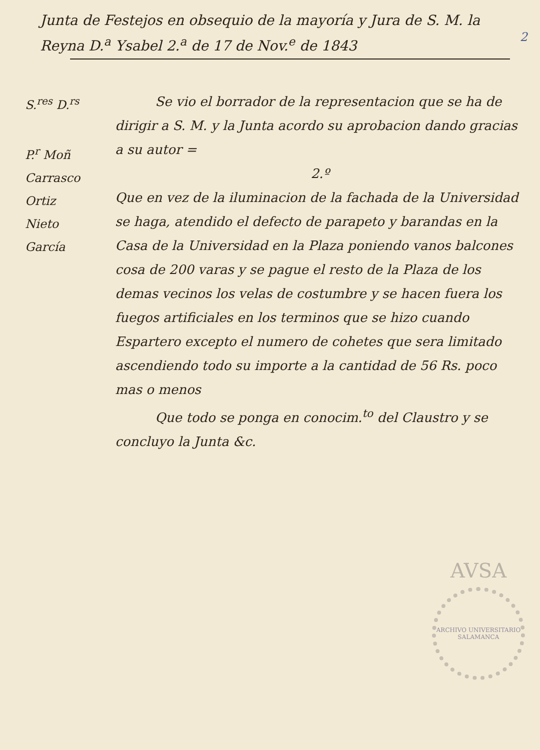Junta de Festejos en obsequio de la mayoría y Jura de S. M. la Reyna D.<sup>a</sup> Ysabel 2.<sup>a</sup> de 17 de Nov.<sup>e</sup> de 1843
2
S.<sup>res</sup> D.<sup>rs</sup>
P.<sup>r</sup> Moñ
Carrasco
Ortiz
Nieto
García
Se vio el borrador de la representacion que se ha de dirigir a S. M. y la Junta acordo su aprobacion dando gracias a su autor =
2.º
Que en vez de la iluminacion de la fachada de la Universidad se haga, atendido el defecto de parapeto y barandas en la Casa de la Universidad en la Plaza poniendo vanos balcones cosa de 200 varas y se pague el resto de la Plaza de los demas vecinos los velas de costumbre y se hacen fuera los fuegos artificiales en los terminos que se hizo cuando Espartero excepto el numero de cohetes que sera limitado ascendiendo todo su importe a la cantidad de 56 Rs. poco mas o menos
Que todo se ponga en conocim.<sup>to</sup> del Claustro y se concluyo la Junta &c.
AVSA
ARCHIVO UNIVERSITARIO SALAMANCA